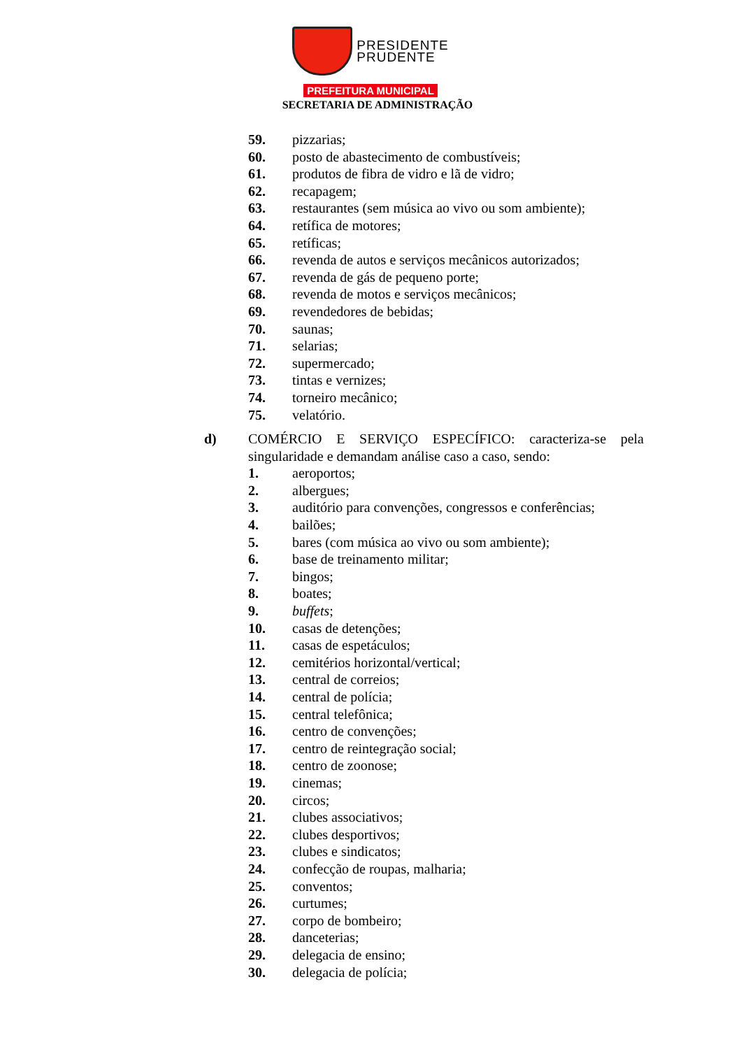PRESIDENTE
PRUDENTE
PREFEITURA MUNICIPAL
SECRETARIA DE ADMINISTRAÇÃO
59. pizzarias;
60. posto de abastecimento de combustíveis;
61. produtos de fibra de vidro e lã de vidro;
62. recapagem;
63. restaurantes (sem música ao vivo ou som ambiente);
64. retífica de motores;
65. retíficas;
66. revenda de autos e serviços mecânicos autorizados;
67. revenda de gás de pequeno porte;
68. revenda de motos e serviços mecânicos;
69. revendedores de bebidas;
70. saunas;
71. selarias;
72. supermercado;
73. tintas e vernizes;
74. torneiro mecânico;
75. velatório.
d) COMÉRCIO E SERVIÇO ESPECÍFICO: caracteriza-se pela singularidade e demandam análise caso a caso, sendo:
1. aeroportos;
2. albergues;
3. auditório para convenções, congressos e conferências;
4. bailões;
5. bares (com música ao vivo ou som ambiente);
6. base de treinamento militar;
7. bingos;
8. boates;
9. buffets;
10. casas de detenções;
11. casas de espetáculos;
12. cemitérios horizontal/vertical;
13. central de correios;
14. central de polícia;
15. central telefônica;
16. centro de convenções;
17. centro de reintegração social;
18. centro de zoonose;
19. cinemas;
20. circos;
21. clubes associativos;
22. clubes desportivos;
23. clubes e sindicatos;
24. confecção de roupas, malharia;
25. conventos;
26. curtumes;
27. corpo de bombeiro;
28. danceterias;
29. delegacia de ensino;
30. delegacia de polícia;